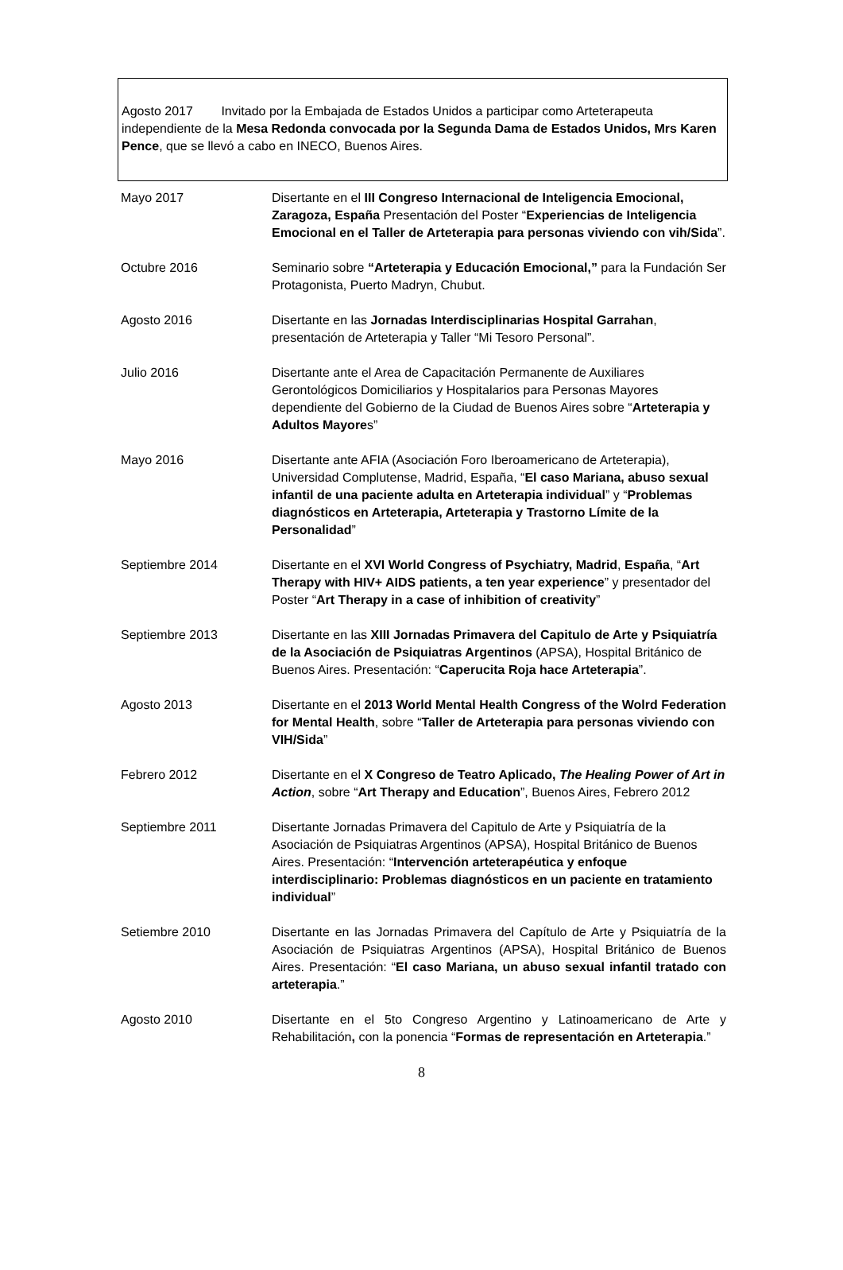Agosto 2017 Invitado por la Embajada de Estados Unidos a participar como Arteterapeuta independiente de la Mesa Redonda convocada por la Segunda Dama de Estados Unidos, Mrs Karen Pence, que se llevó a cabo en INECO, Buenos Aires.
Mayo 2017 Disertante en el III Congreso Internacional de Inteligencia Emocional, Zaragoza, España Presentación del Poster “Experiencias de Inteligencia Emocional en el Taller de Arteterapia para personas viviendo con vih/Sida”.
Octubre 2016 Seminario sobre “Arteterapia y Educación Emocional,” para la Fundación Ser Protagonista, Puerto Madryn, Chubut.
Agosto 2016 Disertante en las Jornadas Interdisciplinarias Hospital Garrahan, presentación de Arteterapia y Taller “Mi Tesoro Personal”.
Julio 2016 Disertante ante el Area de Capacitación Permanente de Auxiliares Gerontológicos Domiciliarios y Hospitalarios para Personas Mayores dependiente del Gobierno de la Ciudad de Buenos Aires sobre “Arteterapia y Adultos Mayores”
Mayo 2016 Disertante ante AFIA (Asociación Foro Iberoamericano de Arteterapia), Universidad Complutense, Madrid, España, “El caso Mariana, abuso sexual infantil de una paciente adulta en Arteterapia individual” y “Problemas diagnósticos en Arteterapia, Arteterapia y Trastorno Límite de la Personalidad”
Septiembre 2014 Disertante en el XVI World Congress of Psychiatry, Madrid, España, “Art Therapy with HIV+ AIDS patients, a ten year experience” y presentador del Poster “Art Therapy in a case of inhibition of creativity”
Septiembre 2013 Disertante en las XIII Jornadas Primavera del Capitulo de Arte y Psiquiatría de la Asociación de Psiquiatras Argentinos (APSA), Hospital Británico de Buenos Aires. Presentación: “Caperucita Roja hace Arteterapia”.
Agosto 2013 Disertante en el 2013 World Mental Health Congress of the Wolrd Federation for Mental Health, sobre “Taller de Arteterapia para personas viviendo con VIH/Sida”
Febrero 2012 Disertante en el X Congreso de Teatro Aplicado, The Healing Power of Art in Action, sobre “Art Therapy and Education”, Buenos Aires, Febrero 2012
Septiembre 2011 Disertante Jornadas Primavera del Capitulo de Arte y Psiquiatría de la Asociación de Psiquiatras Argentinos (APSA), Hospital Británico de Buenos Aires. Presentación: “Intervención arteterapéutica y enfoque interdisciplinario: Problemas diagnósticos en un paciente en tratamiento individual”
Setiembre 2010 Disertante en las Jornadas Primavera del Capítulo de Arte y Psiquiatría de la Asociación de Psiquiatras Argentinos (APSA), Hospital Británico de Buenos Aires. Presentación: “El caso Mariana, un abuso sexual infantil tratado con arteterapia.”
Agosto 2010 Disertante en el 5to Congreso Argentino y Latinoamericano de Arte y Rehabilitación, con la ponencia “Formas de representación en Arteterapia.”
8